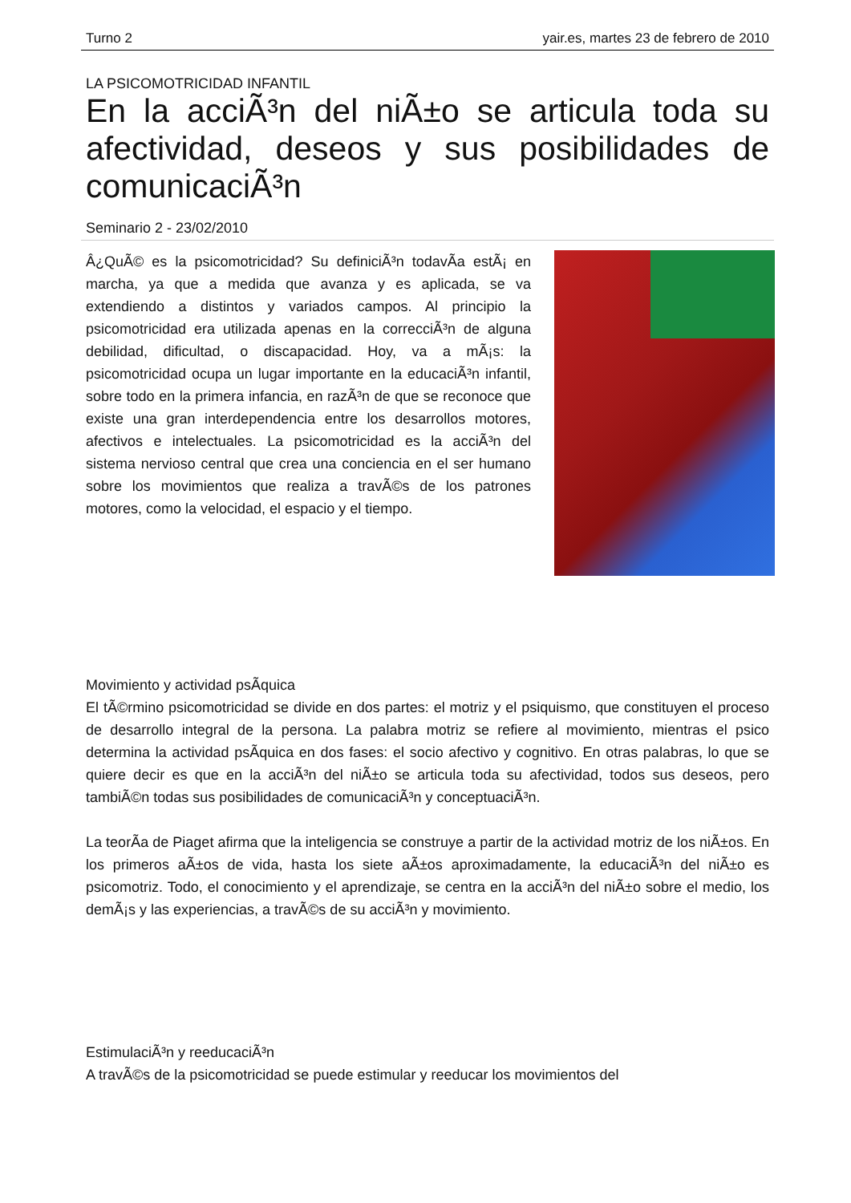Turno 2 yair.es, martes 23 de febrero de 2010
LA PSICOMOTRICIDAD INFANTIL
En la acciÃ³n del niÃ±o se articula toda su afectividad, deseos y sus posibilidades de comunicaciÃ³n
Seminario 2 - 23/02/2010
Â¿QuÃ© es la psicomotricidad? Su definiciÃ³n todavÃ­a estÃ¡ en marcha, ya que a medida que avanza y es aplicada, se va extendiendo a distintos y variados campos. Al principio la psicomotricidad era utilizada apenas en la correcciÃ³n de alguna debilidad, dificultad, o discapacidad. Hoy, va a mÃ¡s: la psicomotricidad ocupa un lugar importante en la educaciÃ³n infantil, sobre todo en la primera infancia, en razÃ³n de que se reconoce que existe una gran interdependencia entre los desarrollos motores, afectivos e intelectuales. La psicomotricidad es la acciÃ³n del sistema nervioso central que crea una conciencia en el ser humano sobre los movimientos que realiza a travÃ©s de los patrones motores, como la velocidad, el espacio y el tiempo.
Movimiento y actividad psÃ­quica
El tÃ©rmino psicomotricidad se divide en dos partes: el motriz y el psiquismo, que constituyen el proceso de desarrollo integral de la persona. La palabra motriz se refiere al movimiento, mientras el psico determina la actividad psÃ­quica en dos fases: el socio afectivo y cognitivo. En otras palabras, lo que se quiere decir es que en la acciÃ³n del niÃ±o se articula toda su afectividad, todos sus deseos, pero tambiÃ©n todas sus posibilidades de comunicaciÃ³n y conceptuaciÃ³n.
La teorÃ­a de Piaget afirma que la inteligencia se construye a partir de la actividad motriz de los niÃ±os. En los primeros aÃ±os de vida, hasta los siete aÃ±os aproximadamente, la educaciÃ³n del niÃ±o es psicomotriz. Todo, el conocimiento y el aprendizaje, se centra en la acciÃ³n del niÃ±o sobre el medio, los demÃ¡s y las experiencias, a travÃ©s de su acciÃ³n y movimiento.
EstimulaciÃ³n y reeducaciÃ³n
A travÃ©s de la psicomotricidad se puede estimular y reeducar los movimientos del